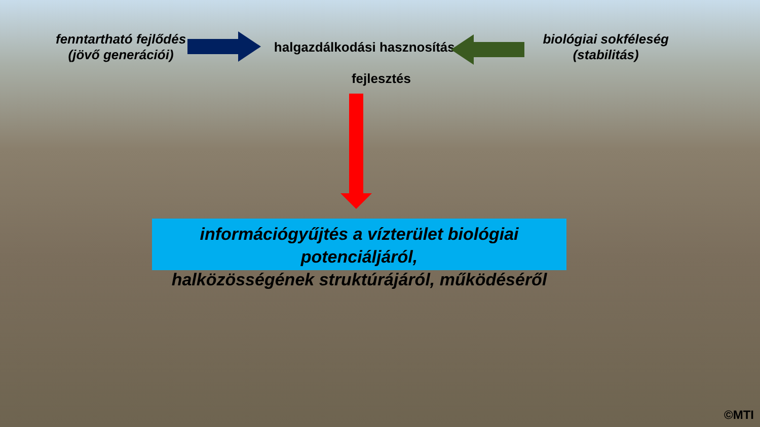fenntartható fejlődés
(jövő generációi)
halgazdálkodási hasznosítás
biológiai sokféleség
(stabilitás)
fejlesztés
információgyűjtés a vízterület biológiai potenciáljáról,
halközösségének struktúrájáról, működéséről
©MTI